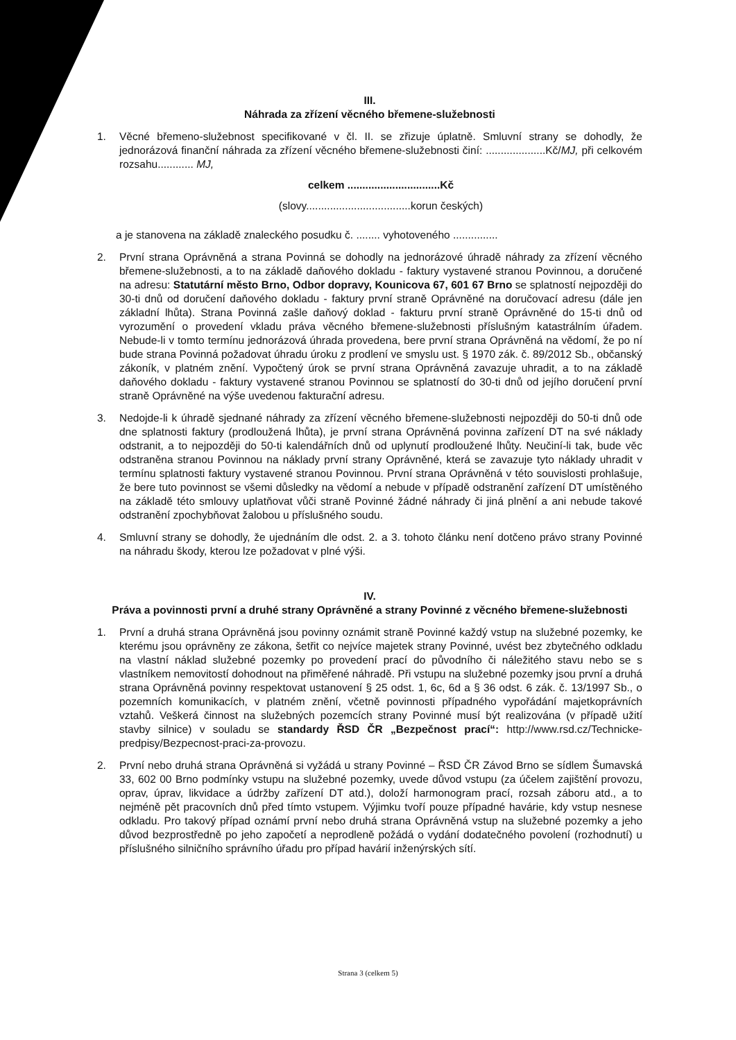III.
Náhrada za zřízení věcného břemene-služebnosti
1. Věcné břemeno-služebnost specifikované v čl. II. se zřizuje úplatně. Smluvní strany se dohodly, že jednorázová finanční náhrada za zřízení věcného břemene-služebnosti činí: ....................Kč/MJ, při celkovém rozsahu............ MJ,
celkem ...............................Kč
(slovy...................................korun českých)
a je stanovena na základě znaleckého posudku č. ........ vyhotoveného ...............
2. První strana Oprávněná a strana Povinná se dohodly na jednorázové úhradě náhrady za zřízení věcného břemene-služebnosti, a to na základě daňového dokladu - faktury vystavené stranou Povinnou, a doručené na adresu: Statutární město Brno, Odbor dopravy, Kounicova 67, 601 67 Brno se splatností nejpozději do 30-ti dnů od doručení daňového dokladu - faktury první straně Oprávněné na doručovací adresu (dále jen základní lhůta). Strana Povinná zašle daňový doklad - fakturu první straně Oprávněné do 15-ti dnů od vyrozumění o provedení vkladu práva věcného břemene-služebnosti příslušným katastrálním úřadem. Nebude-li v tomto termínu jednorázová úhrada provedena, bere první strana Oprávněná na vědomí, že po ní bude strana Povinná požadovat úhradu úroku z prodlení ve smyslu ust. § 1970 zák. č. 89/2012 Sb., občanský zákoník, v platném znění. Vypočtený úrok se první strana Oprávněná zavazuje uhradit, a to na základě daňového dokladu - faktury vystavené stranou Povinnou se splatností do 30-ti dnů od jejího doručení první straně Oprávněné na výše uvedenou fakturační adresu.
3. Nedojde-li k úhradě sjednané náhrady za zřízení věcného břemene-služebnosti nejpozději do 50-ti dnů ode dne splatnosti faktury (prodloužená lhůta), je první strana Oprávněná povinna zařízení DT na své náklady odstranit, a to nejpozději do 50-ti kalendářních dnů od uplynutí prodloužené lhůty. Neučiní-li tak, bude věc odstraněna stranou Povinnou na náklady první strany Oprávněné, která se zavazuje tyto náklady uhradit v termínu splatnosti faktury vystavené stranou Povinnou. První strana Oprávněná v této souvislosti prohlašuje, že bere tuto povinnost se všemi důsledky na vědomí a nebude v případě odstranění zařízení DT umístěného na základě této smlouvy uplatňovat vůči straně Povinné žádné náhrady či jiná plnění a ani nebude takové odstranění zpochybňovat žalobou u příslušného soudu.
4. Smluvní strany se dohodly, že ujednáním dle odst. 2. a 3. tohoto článku není dotčeno právo strany Povinné na náhradu škody, kterou lze požadovat v plné výši.
IV.
Práva a povinnosti první a druhé strany Oprávněné a strany Povinné z věcného břemene-služebnosti
1. První a druhá strana Oprávněná jsou povinny oznámit straně Povinné každý vstup na služebné pozemky, ke kterému jsou oprávněny ze zákona, šetřit co nejvíce majetek strany Povinné, uvést bez zbytečného odkladu na vlastní náklad služebné pozemky po provedení prací do původního či náležitého stavu nebo se s vlastníkem nemovitostí dohodnout na přiměřené náhradě. Při vstupu na služebné pozemky jsou první a druhá strana Oprávněná povinny respektovat ustanovení § 25 odst. 1, 6c, 6d a § 36 odst. 6 zák. č. 13/1997 Sb., o pozemních komunikacích, v platném znění, včetně povinnosti případného vypořádání majetkoprávních vztahů. Veškerá činnost na služebných pozemcích strany Povinné musí být realizována (v případě užití stavby silnice) v souladu se standardy ŘSD ČR „Bezpečnost prací“: http://www.rsd.cz/Technicke-predpisy/Bezpecnost-praci-za-provozu.
2. První nebo druhá strana Oprávněná si vyžádá u strany Povinné – ŘSD ČR Závod Brno se sídlem Šumavská 33, 602 00 Brno podmínky vstupu na služebné pozemky, uvede důvod vstupu (za účelem zajištění provozu, oprav, úprav, likvidace a údržby zařízení DT atd.), doloží harmonogram prací, rozsah záboru atd., a to nejméně pět pracovních dnů před tímto vstupem. Výjimku tvoří pouze případné havárie, kdy vstup nesnese odkladu. Pro takový případ oznámí první nebo druhá strana Oprávněná vstup na služebné pozemky a jeho důvod bezprostředně po jeho započetí a neprodleně požádá o vydání dodatečného povolení (rozhodnutí) u příslušného silničního správního úřadu pro případ havárií inženýrských sítí.
Strana 3 (celkem 5)